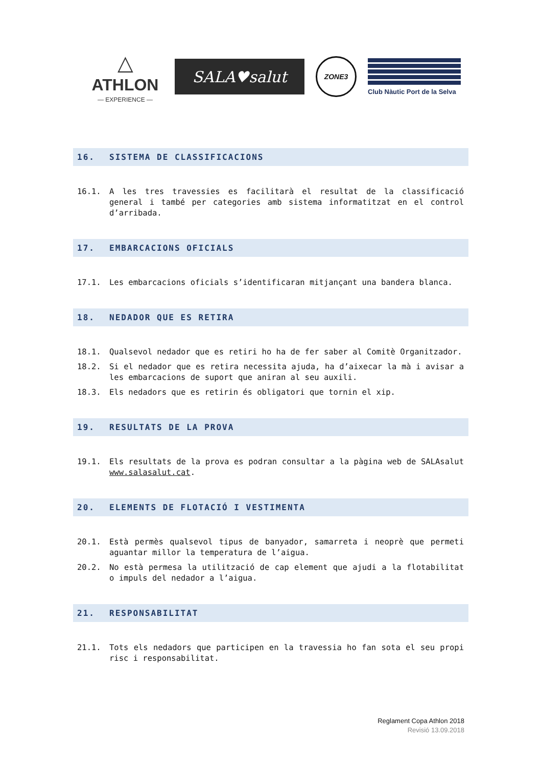△
ATHLON
— EXPERIENCE —
SALA♥salut
ZONE3
Club Nàutic Port de la Selva
16. SISTEMA DE CLASSIFICACIONS
16.1. A les tres travessies es facilitarà el resultat de la classificació general i també per categories amb sistema informatitzat en el control d’arribada.
17. EMBARCACIONS OFICIALS
17.1. Les embarcacions oficials s’identificaran mitjançant una bandera blanca.
18. NEDADOR QUE ES RETIRA
18.1. Qualsevol nedador que es retiri ho ha de fer saber al Comitè Organitzador.
18.2. Si el nedador que es retira necessita ajuda, ha d’aixecar la mà i avisar a les embarcacions de suport que aniran al seu auxili.
18.3. Els nedadors que es retirin és obligatori que tornin el xip.
19. RESULTATS DE LA PROVA
19.1. Els resultats de la prova es podran consultar a la pàgina web de SALAsalut www.salasalut.cat.
20. ELEMENTS DE FLOTACIÓ I VESTIMENTA
20.1. Està permès qualsevol tipus de banyador, samarreta i neoprè que permeti aguantar millor la temperatura de l’aigua.
20.2. No està permesa la utilització de cap element que ajudi a la flotabilitat o impuls del nedador a l’aigua.
21. RESPONSABILITAT
21.1. Tots els nedadors que participen en la travessia ho fan sota el seu propi risc i responsabilitat.
Reglament Copa Athlon 2018
Revisió 13.09.2018